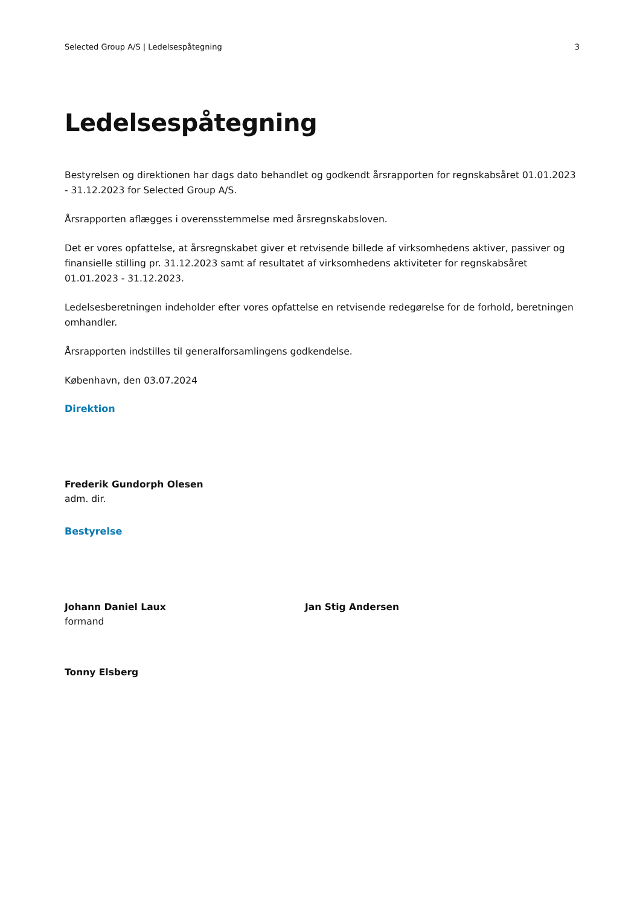Selected Group A/S | Ledelsespåtegning 3
Ledelsespåtegning
Bestyrelsen og direktionen har dags dato behandlet og godkendt årsrapporten for regnskabsåret 01.01.2023 - 31.12.2023 for Selected Group A/S.
Årsrapporten aflægges i overensstemmelse med årsregnskabsloven.
Det er vores opfattelse, at årsregnskabet giver et retvisende billede af virksomhedens aktiver, passiver og finansielle stilling pr. 31.12.2023 samt af resultatet af virksomhedens aktiviteter for regnskabsåret 01.01.2023 - 31.12.2023.
Ledelsesberetningen indeholder efter vores opfattelse en retvisende redegørelse for de forhold, beretningen omhandler.
Årsrapporten indstilles til generalforsamlingens godkendelse.
København, den 03.07.2024
Direktion
Frederik Gundorph Olesen
adm. dir.
Bestyrelse
Johann Daniel Laux
formand
Jan Stig Andersen
Tonny Elsberg